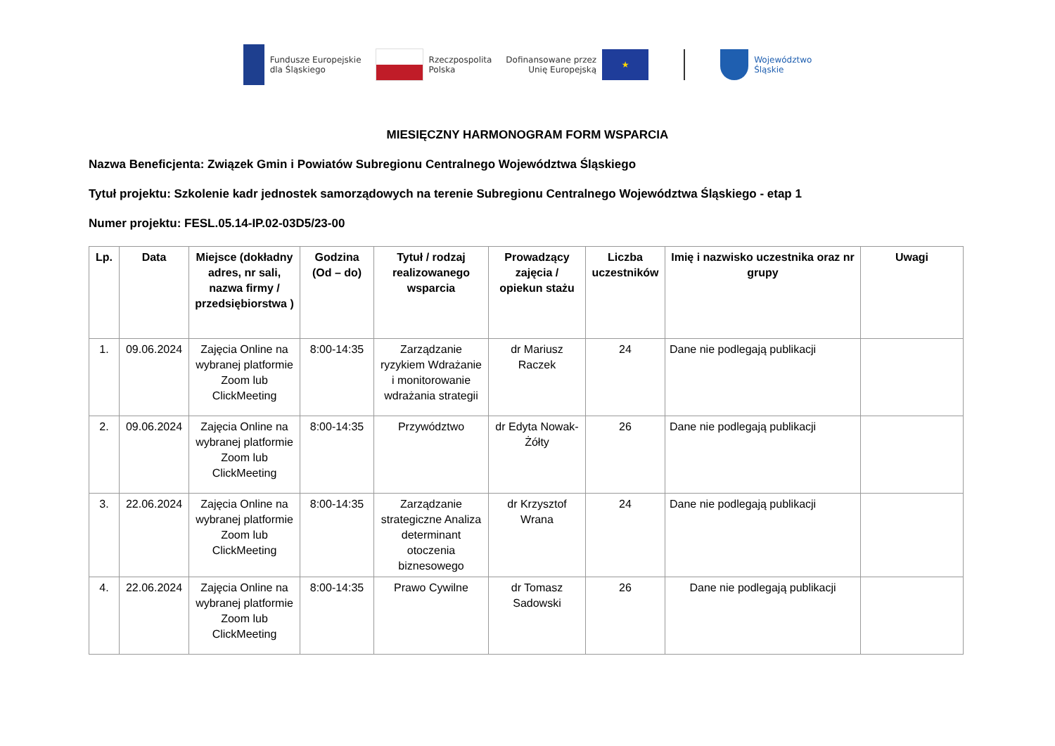Fundusze Europejskie
dla Śląskiego
Rzeczpospolita
Polska
Dofinansowane przez
Unię Europejską ★
Województwo
Śląskie
MIESIĘCZNY HARMONOGRAM FORM WSPARCIA
Nazwa Beneficjenta: Związek Gmin i Powiatów Subregionu Centralnego Województwa Śląskiego
Tytuł projektu: Szkolenie kadr jednostek samorządowych na terenie Subregionu Centralnego Województwa Śląskiego - etap 1
Numer projektu: FESL.05.14-IP.02-03D5/23-00
| Lp. | Data | Miejsce (dokładny adres, nr sali, nazwa firmy / przedsiębiorstwa ) | Godzina (Od – do) | Tytuł / rodzaj realizowanego wsparcia | Prowadzący zajęcia / opiekun stażu | Liczba uczestników | Imię i nazwisko uczestnika oraz nr grupy | Uwagi |
| --- | --- | --- | --- | --- | --- | --- | --- | --- |
| 1. | 09.06.2024 | Zajęcia Online na wybranej platformie Zoom lub ClickMeeting | 8:00-14:35 | Zarządzanie ryzykiem Wdrażanie i monitorowanie wdrażania strategii | dr Mariusz Raczek | 24 | Dane nie podlegają publikacji | |
| 2. | 09.06.2024 | Zajęcia Online na wybranej platformie Zoom lub ClickMeeting | 8:00-14:35 | Przywództwo | dr Edyta Nowak-Żółty | 26 | Dane nie podlegają publikacji | |
| 3. | 22.06.2024 | Zajęcia Online na wybranej platformie Zoom lub ClickMeeting | 8:00-14:35 | Zarządzanie strategiczne Analiza determinant otoczenia biznesowego | dr Krzysztof Wrana | 24 | Dane nie podlegają publikacji | |
| 4. | 22.06.2024 | Zajęcia Online na wybranej platformie Zoom lub ClickMeeting | 8:00-14:35 | Prawo Cywilne | dr Tomasz Sadowski | 26 | Dane nie podlegają publikacji | |